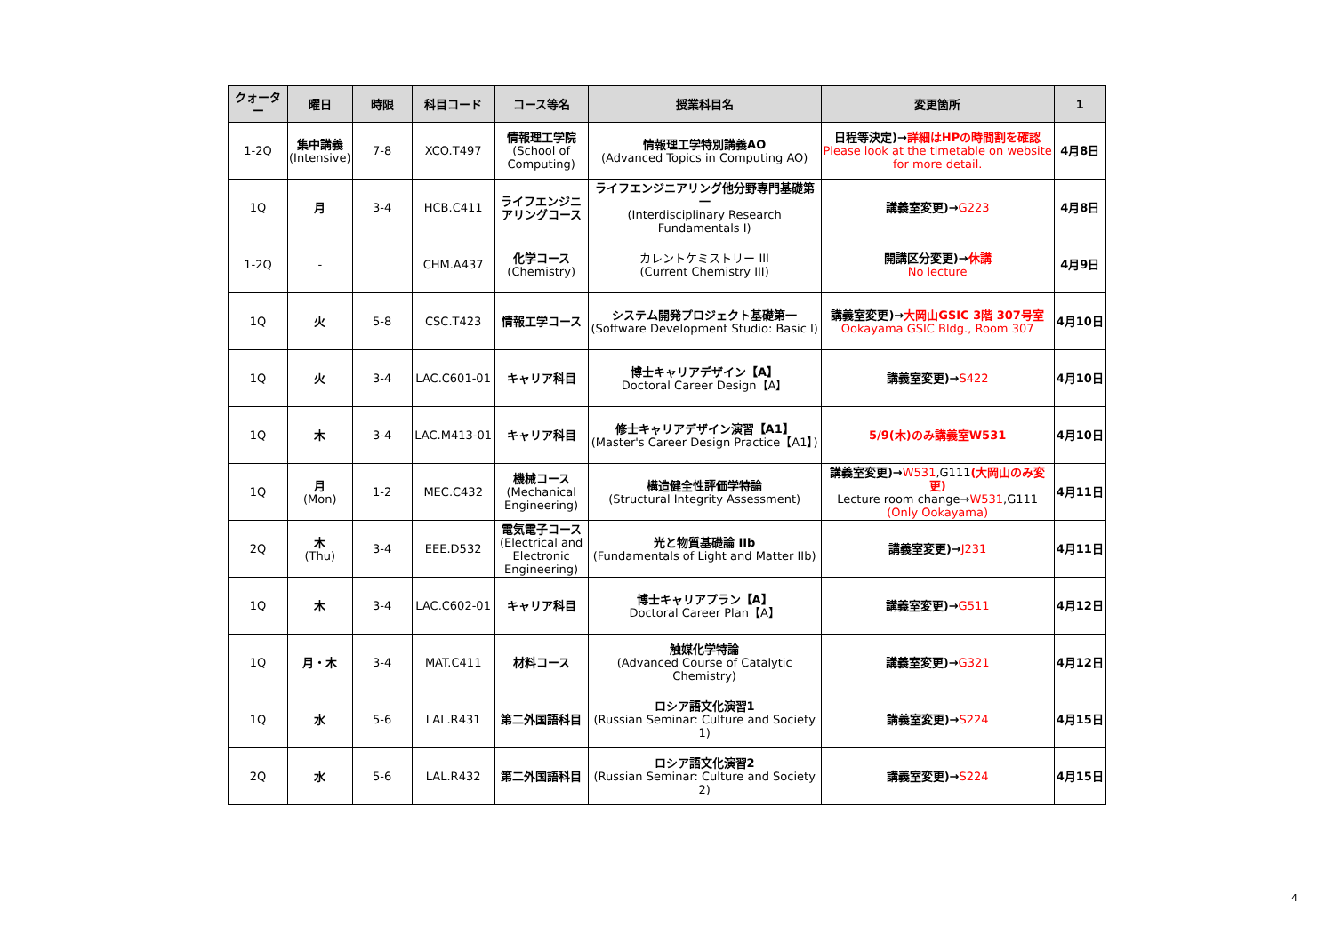| クォーター | 曜日 | 時限 | 科目コード | コース等名 | 授業科目名 | 変更箇所 | 1 |
| --- | --- | --- | --- | --- | --- | --- | --- |
| 1-2Q | 集中講義 (Intensive) | 7-8 | XCO.T497 | 情報理工学院 (School of Computing) | 情報理工学特別講義AO (Advanced Topics in Computing AO) | 日程等決定)→ 詳細はHPの時間割を確認 Please look at the timetable on website for more detail. | 4月8日 |
| 1Q | 月 | 3-4 | HCB.C411 | ライフエンジニアリングコース | ライフエンジニアリング他分野専門基礎第一 (Interdisciplinary Research Fundamentals I) | 講義室変更)→ G223 | 4月8日 |
| 1-2Q | - | | CHM.A437 | 化学コース (Chemistry) | カレントケミストリー III (Current Chemistry III) | 開講区分変更)→ 休講 No lecture | 4月9日 |
| 1Q | 火 | 5-8 | CSC.T423 | 情報工学コース | システム開発プロジェクト基礎第一 (Software Development Studio: Basic I) | 講義室変更)→ 大岡山GSIC 3階 307号室 Ookayama GSIC Bldg., Room 307 | 4月10日 |
| 1Q | 火 | 3-4 | LAC.C601-01 | キャリア科目 | 博士キャリアデザイン【A】 Doctoral Career Design【A】 | 講義室変更)→ S422 | 4月10日 |
| 1Q | 木 | 3-4 | LAC.M413-01 | キャリア科目 | 修士キャリアデザイン演習【A1】 (Master's Career Design Practice【A1】) | 5/9(木)のみ講義室W531 | 4月10日 |
| 1Q | 月 (Mon) | 1-2 | MEC.C432 | 機械コース (Mechanical Engineering) | 構造健全性評価学特論 (Structural Integrity Assessment) | 講義室変更)→ W531 ,G111 (大岡山のみ変更) Lecture room change→ W531 ,G111 (Only Ookayama) | 4月11日 |
| 2Q | 木 (Thu) | 3-4 | EEE.D532 | 電気電子コース (Electrical and Electronic Engineering) | 光と物質基礎論 IIb (Fundamentals of Light and Matter IIb) | 講義室変更)→ J231 | 4月11日 |
| 1Q | 木 | 3-4 | LAC.C602-01 | キャリア科目 | 博士キャリアプラン【A】 Doctoral Career Plan【A】 | 講義室変更)→ G511 | 4月12日 |
| 1Q | 月・木 | 3-4 | MAT.C411 | 材料コース | 触媒化学特論 (Advanced Course of Catalytic Chemistry) | 講義室変更)→ G321 | 4月12日 |
| 1Q | 水 | 5-6 | LAL.R431 | 第二外国語科目 | ロシア語文化演習1 (Russian Seminar: Culture and Society 1) | 講義室変更)→ S224 | 4月15日 |
| 2Q | 水 | 5-6 | LAL.R432 | 第二外国語科目 | ロシア語文化演習2 (Russian Seminar: Culture and Society 2) | 講義室変更)→ S224 | 4月15日 |
4